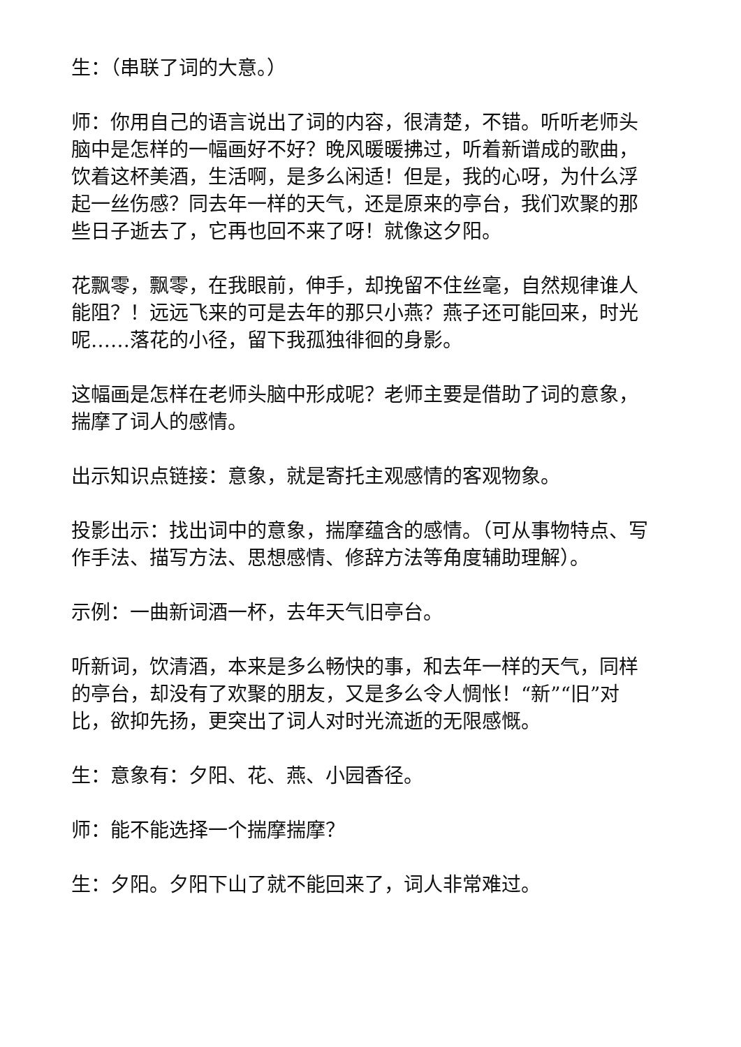生：（串联了词的大意。）
师：你用自己的语言说出了词的内容，很清楚，不错。听听老师头脑中是怎样的一幅画好不好？晚风暖暖拂过，听着新谱成的歌曲，饮着这杯美酒，生活啊，是多么闲适！但是，我的心呀，为什么浮起一丝伤感？同去年一样的天气，还是原来的亭台，我们欢聚的那些日子逝去了，它再也回不来了呀！就像这夕阳。
花飘零，飘零，在我眼前，伸手，却挽留不住丝毫，自然规律谁人能阻？！远远飞来的可是去年的那只小燕？燕子还可能回来，时光呢……落花的小径，留下我孤独徘徊的身影。
这幅画是怎样在老师头脑中形成呢？老师主要是借助了词的意象，揣摩了词人的感情。
出示知识点链接：意象，就是寄托主观感情的客观物象。
投影出示：找出词中的意象，揣摩蕴含的感情。（可从事物特点、写作手法、描写方法、思想感情、修辞方法等角度辅助理解）。
示例：一曲新词酒一杯，去年天气旧亭台。
听新词，饮清酒，本来是多么畅快的事，和去年一样的天气，同样的亭台，却没有了欢聚的朋友，又是多么令人惆怅！“新”“旧”对比，欲抑先扬，更突出了词人对时光流逝的无限感慨。
生：意象有：夕阳、花、燕、小园香径。
师：能不能选择一个揣摩揣摩？
生：夕阳。夕阳下山了就不能回来了，词人非常难过。